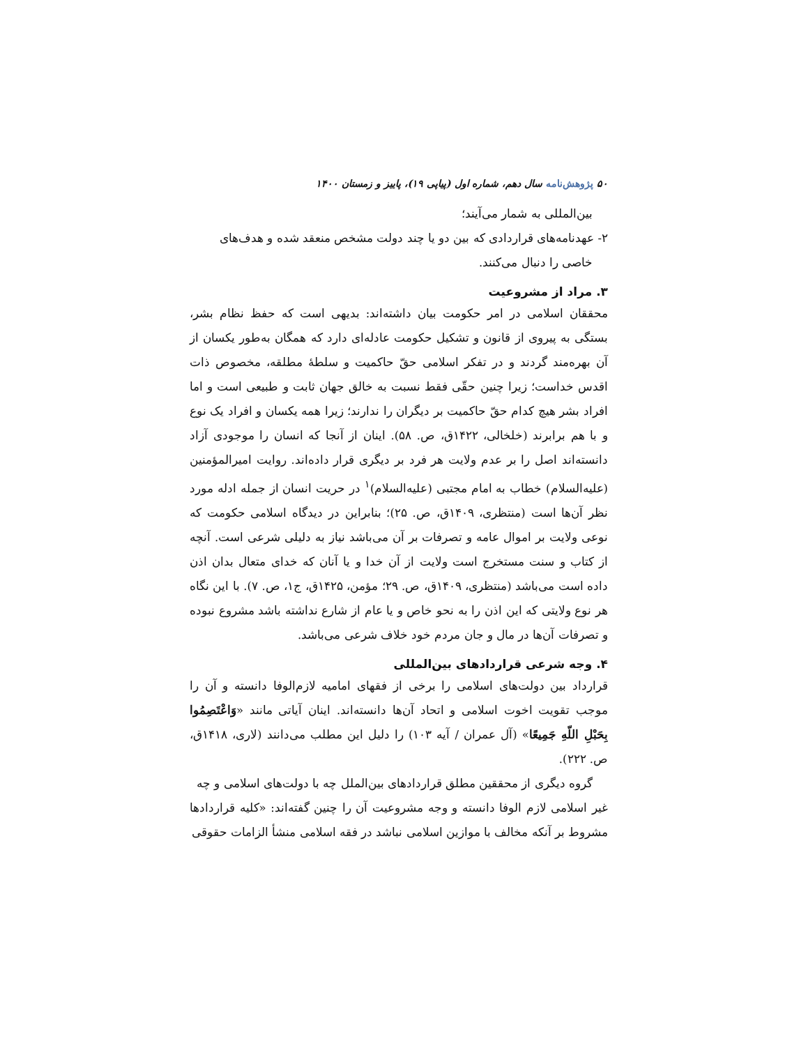۵۰ پژوهش‌نامه سال دهم، شماره اول (پیاپی ۱۹)، پاییز و زمستان ۱۴۰۰
بین‌المللی به شمار می‌آیند؛
۲- عهدنامه‌های قراردادی که بین دو یا چند دولت مشخص منعقد شده و هدف‌های
خاصی را دنبال می‌کنند.
۳. مراد از مشروعیت
محققان اسلامی در امر حکومت بیان داشته‌اند: بدیهی است که حفظ نظام بشر، بستگی به پیروی از قانون و تشکیل حکومت عادله‌ای دارد که همگان به‌طور یکسان از آن بهره‌مند گردند و در تفکر اسلامی حقّ حاکمیت و سلطهٔ مطلقه، مخصوص ذات اقدس خداست؛ زیرا چنین حقّی فقط نسبت به خالق جهان ثابت و طبیعی است و اما افراد بشر هیچ کدام حقّ حاکمیت بر دیگران را ندارند؛ زیرا همه یکسان و افراد یک نوع و با هم برابرند (خلخالی، ۱۴۲۲ق، ص. ۵۸). اینان از آنجا که انسان را موجودی آزاد دانسته‌اند اصل را بر عدم ولایت هر فرد بر دیگری قرار داده‌اند. روایت امیرالمؤمنین (علیه‌السلام) خطاب به امام مجتبی (علیه‌السلام)<sup>۱</sup> در حریت انسان از جمله ادله مورد نظر آن‌ها است (منتظری، ۱۴۰۹ق، ص. ۲۵)؛ بنابراین در دیدگاه اسلامی حکومت که نوعی ولایت بر اموال عامه و تصرفات بر آن می‌باشد نیاز به دلیلی شرعی است. آنچه از کتاب و سنت مستخرج است ولایت از آن خدا و یا آنان که خدای متعال بدان اذن داده است می‌باشد (منتظری، ۱۴۰۹ق، ص. ۲۹؛ مؤمن، ۱۴۲۵ق، ج۱، ص. ۷). با این نگاه هر نوع ولایتی که این اذن را به نحو خاص و یا عام از شارع نداشته باشد مشروع نبوده و تصرفات آن‌ها در مال و جان مردم خود خلاف شرعی می‌باشد.
۴. وجه شرعی قراردادهای بین‌المللی
قرارداد بین دولت‌های اسلامی را برخی از فقهای امامیه لازم‌الوفا دانسته و آن را موجب تقویت اخوت اسلامی و اتحاد آن‌ها دانسته‌اند. اینان آیاتی مانند «وَاعْتَصِمُوا بِحَبْلِ اللّهِ جَمِيعًا» (آل عمران / آیه ۱۰۳) را دلیل این مطلب می‌دانند (لاری، ۱۴۱۸ق، ص. ۲۲۲).
گروه دیگری از محققین مطلق قراردادهای بین‌الملل چه با دولت‌های اسلامی و چه
غیر اسلامی لازم الوفا دانسته و وجه مشروعیت آن را چنین گفته‌اند: «کلیه قراردادها مشروط بر آنکه مخالف با موازین اسلامی نباشد در فقه اسلامی منشأ الزامات حقوقی